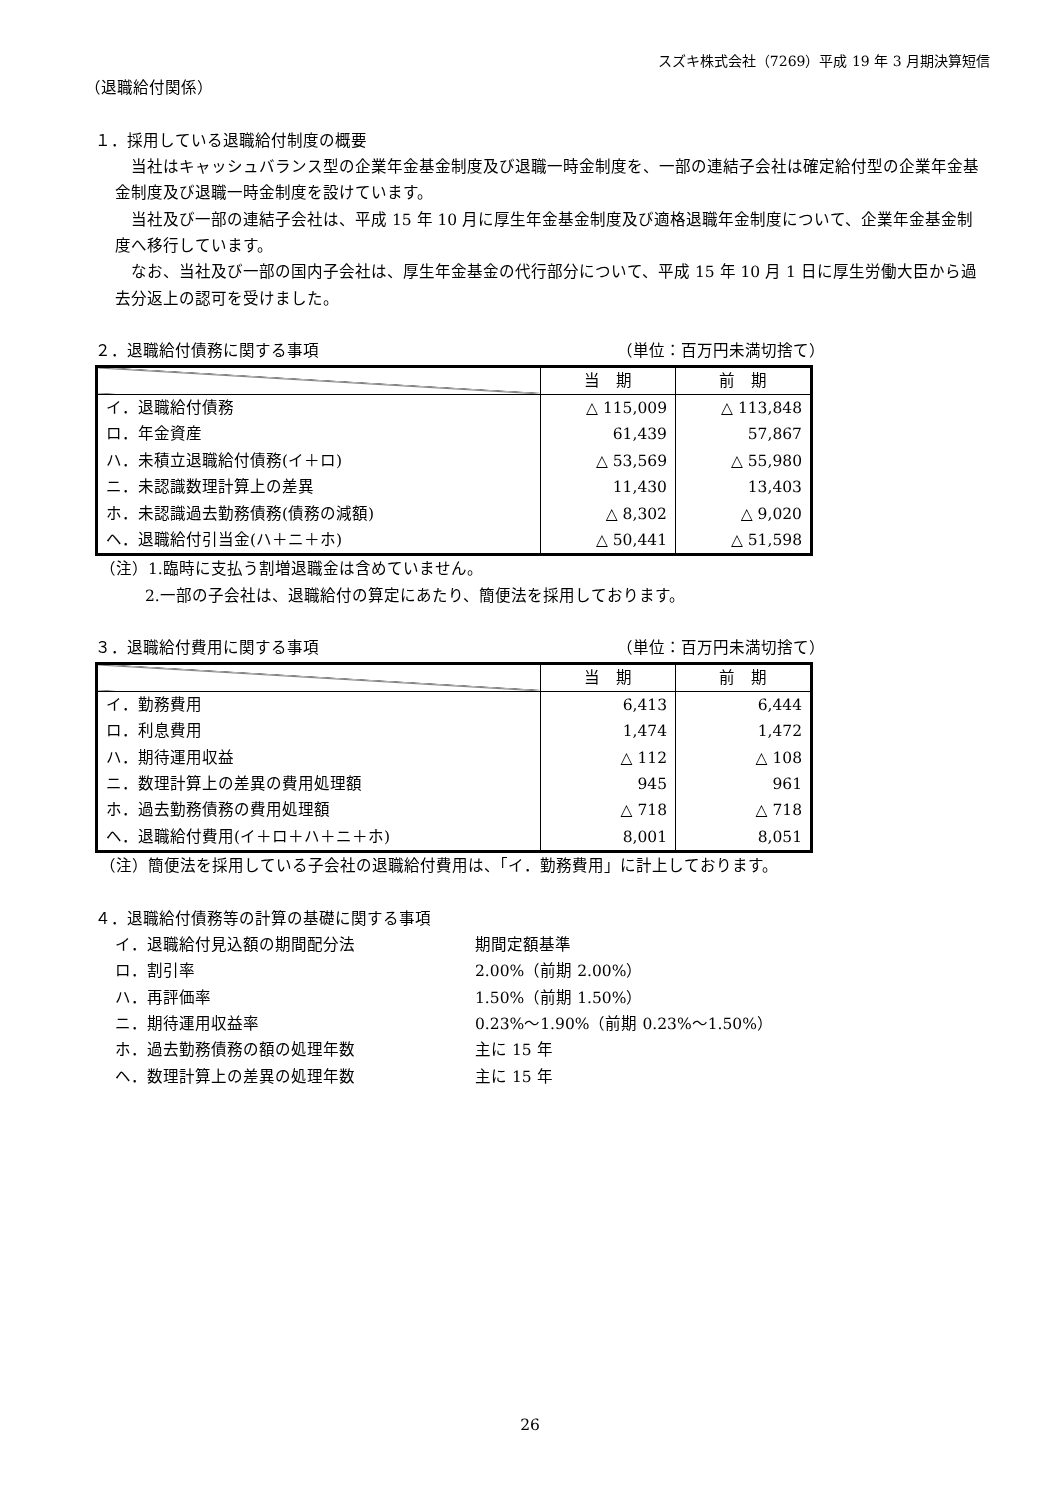スズキ株式会社（7269）平成 19 年 3 月期決算短信
（退職給付関係）
１．採用している退職給付制度の概要
　当社はキャッシュバランス型の企業年金基金制度及び退職一時金制度を、一部の連結子会社は確定給付型の企業年金基金制度及び退職一時金制度を設けています。
　当社及び一部の連結子会社は、平成 15 年 10 月に厚生年金基金制度及び適格退職年金制度について、企業年金基金制度へ移行しています。
　なお、当社及び一部の国内子会社は、厚生年金基金の代行部分について、平成 15 年 10 月 1 日に厚生労働大臣から過去分返上の認可を受けました。
２．退職給付債務に関する事項 （単位：百万円未満切捨て）
| | 当 期 | 前 期 |
| --- | --- | --- |
| イ．退職給付債務 | △ 115,009 | △ 113,848 |
| ロ．年金資産 | 61,439 | 57,867 |
| ハ．未積立退職給付債務(イ＋ロ) | △ 53,569 | △ 55,980 |
| ニ．未認識数理計算上の差異 | 11,430 | 13,403 |
| ホ．未認識過去勤務債務(債務の減額) | △ 8,302 | △ 9,020 |
| ヘ．退職給付引当金(ハ＋ニ＋ホ) | △ 50,441 | △ 51,598 |
（注）1.臨時に支払う割増退職金は含めていません。
2.一部の子会社は、退職給付の算定にあたり、簡便法を採用しております。
３．退職給付費用に関する事項 （単位：百万円未満切捨て）
| | 当 期 | 前 期 |
| --- | --- | --- |
| イ．勤務費用 | 6,413 | 6,444 |
| ロ．利息費用 | 1,474 | 1,472 |
| ハ．期待運用収益 | △ 112 | △ 108 |
| ニ．数理計算上の差異の費用処理額 | 945 | 961 |
| ホ．過去勤務債務の費用処理額 | △ 718 | △ 718 |
| ヘ．退職給付費用(イ＋ロ＋ハ＋ニ＋ホ) | 8,001 | 8,051 |
（注）簡便法を採用している子会社の退職給付費用は、「イ．勤務費用」に計上しております。
４．退職給付債務等の計算の基礎に関する事項
イ．退職給付見込額の期間配分法 期間定額基準
ロ．割引率 2.00%（前期 2.00%）
ハ．再評価率 1.50%（前期 1.50%）
ニ．期待運用収益率 0.23%～1.90%（前期 0.23%～1.50%）
ホ．過去勤務債務の額の処理年数 主に 15 年
ヘ．数理計算上の差異の処理年数 主に 15 年
26